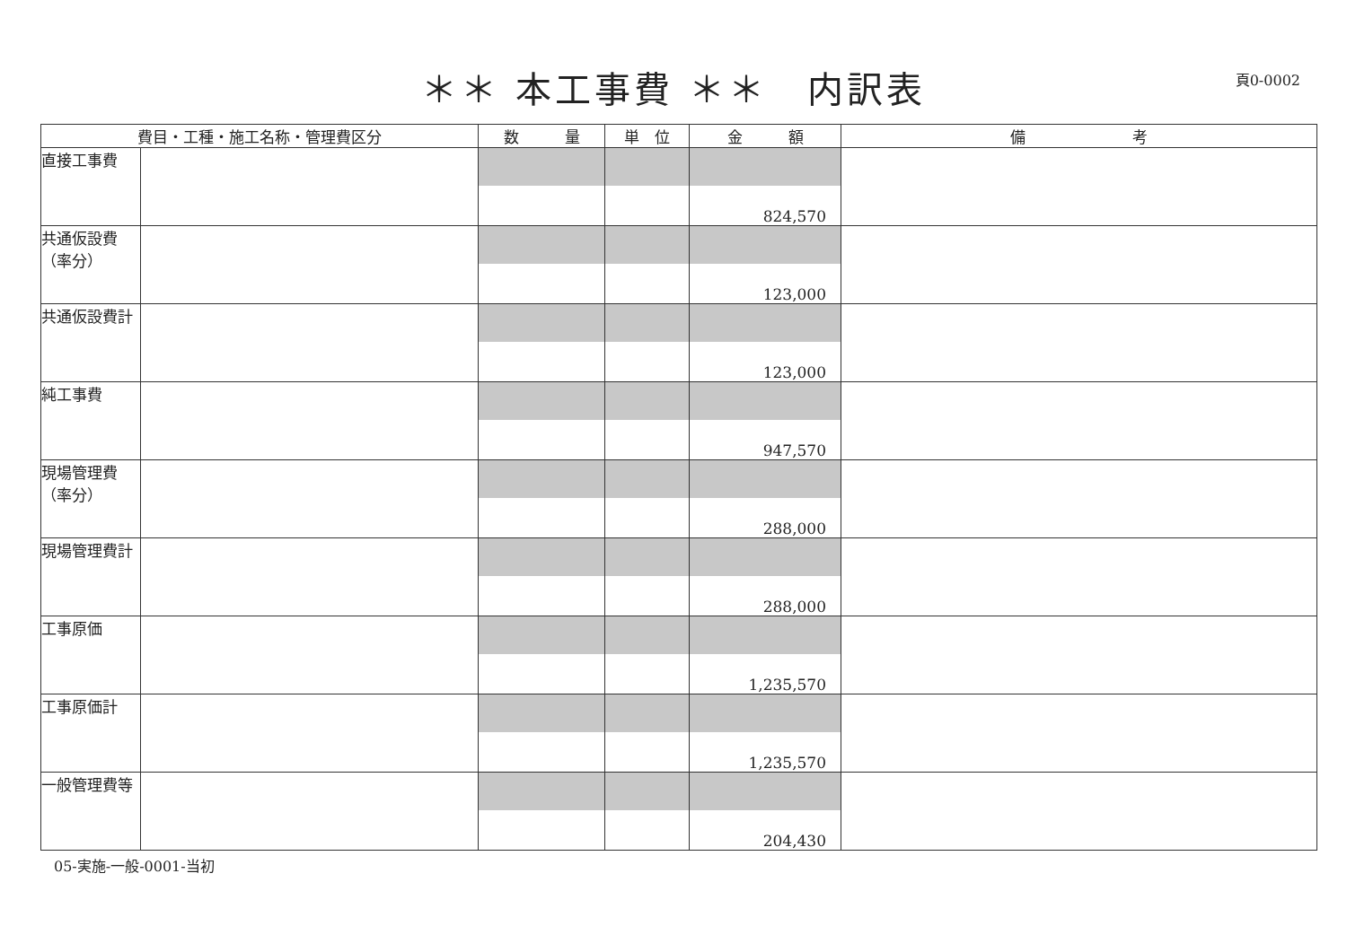＊＊ 本工事費 ＊＊　内訳表
頁0-0002
| 費目・工種・施工名称・管理費区分 | | 数 量 | 単 位 | 金 額 | 備 考 |
| --- | --- | --- | --- | --- | --- |
| 直接工事費 | | | | 824,570 | |
| 共通仮設費（率分） | | | | 123,000 | |
| 共通仮設費計 | | | | 123,000 | |
| 純工事費 | | | | 947,570 | |
| 現場管理費（率分） | | | | 288,000 | |
| 現場管理費計 | | | | 288,000 | |
| 工事原価 | | | | 1,235,570 | |
| 工事原価計 | | | | 1,235,570 | |
| 一般管理費等 | | | | 204,430 | |
05-実施-一般-0001-当初